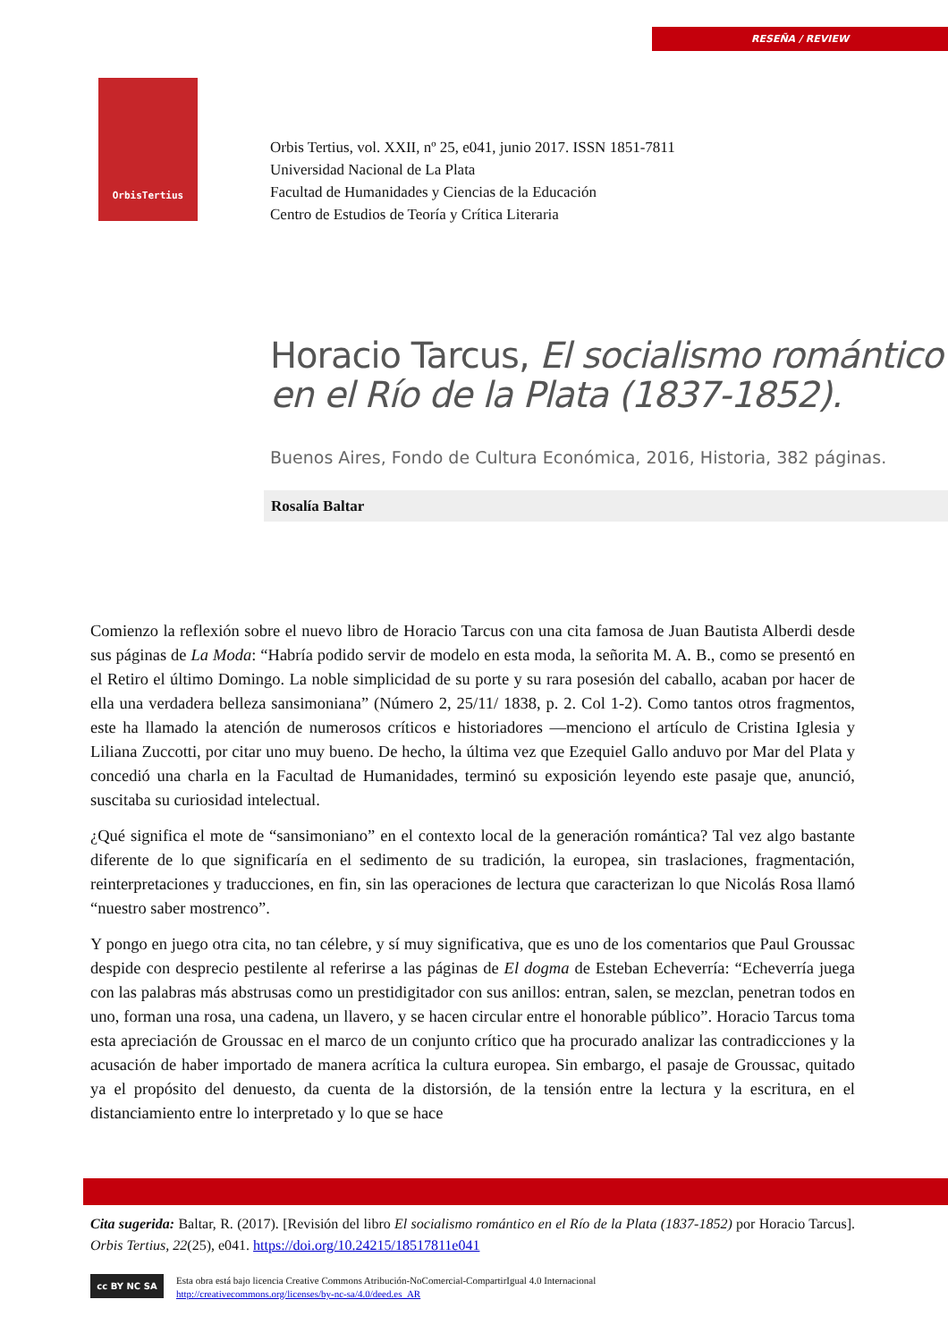RESEÑA / REVIEW
OrbisTertius
Orbis Tertius, vol. XXII, nº 25, e041, junio 2017. ISSN 1851-7811
Universidad Nacional de La Plata
Facultad de Humanidades y Ciencias de la Educación
Centro de Estudios de Teoría y Crítica Literaria
Horacio Tarcus, El socialismo romántico
en el Río de la Plata (1837-1852).
Buenos Aires, Fondo de Cultura Económica, 2016, Historia, 382 páginas.
Rosalía Baltar
Comienzo la reflexión sobre el nuevo libro de Horacio Tarcus con una cita famosa de Juan Bautista Alberdi desde sus páginas de La Moda: “Habría podido servir de modelo en esta moda, la señorita M. A. B., como se presentó en el Retiro el último Domingo. La noble simplicidad de su porte y su rara posesión del caballo, acaban por hacer de ella una verdadera belleza sansimoniana” (Número 2, 25/11/ 1838, p. 2. Col 1-2). Como tantos otros fragmentos, este ha llamado la atención de numerosos críticos e historiadores —menciono el artículo de Cristina Iglesia y Liliana Zuccotti, por citar uno muy bueno. De hecho, la última vez que Ezequiel Gallo anduvo por Mar del Plata y concedió una charla en la Facultad de Humanidades, terminó su exposición leyendo este pasaje que, anunció, suscitaba su curiosidad intelectual.
¿Qué significa el mote de “sansimoniano” en el contexto local de la generación romántica? Tal vez algo bastante diferente de lo que significaría en el sedimento de su tradición, la europea, sin traslaciones, fragmentación, reinterpretaciones y traducciones, en fin, sin las operaciones de lectura que caracterizan lo que Nicolás Rosa llamó “nuestro saber mostrenco”.
Y pongo en juego otra cita, no tan célebre, y sí muy significativa, que es uno de los comentarios que Paul Groussac despide con desprecio pestilente al referirse a las páginas de El dogma de Esteban Echeverría: “Echeverría juega con las palabras más abstrusas como un prestidigitador con sus anillos: entran, salen, se mezclan, penetran todos en uno, forman una rosa, una cadena, un llavero, y se hacen circular entre el honorable público”. Horacio Tarcus toma esta apreciación de Groussac en el marco de un conjunto crítico que ha procurado analizar las contradicciones y la acusación de haber importado de manera acrítica la cultura europea. Sin embargo, el pasaje de Groussac, quitado ya el propósito del denuesto, da cuenta de la distorsión, de la tensión entre la lectura y la escritura, en el distanciamiento entre lo interpretado y lo que se hace
Cita sugerida: Baltar, R. (2017). [Revisión del libro El socialismo romántico en el Río de la Plata (1837-1852) por Horacio Tarcus]. Orbis Tertius, 22(25), e041. https://doi.org/10.24215/18517811e041
cc BY NC SA
Esta obra está bajo licencia Creative Commons Atribución-NoComercial-CompartirIgual 4.0 Internacional
http://creativecommons.org/licenses/by-nc-sa/4.0/deed.es_AR